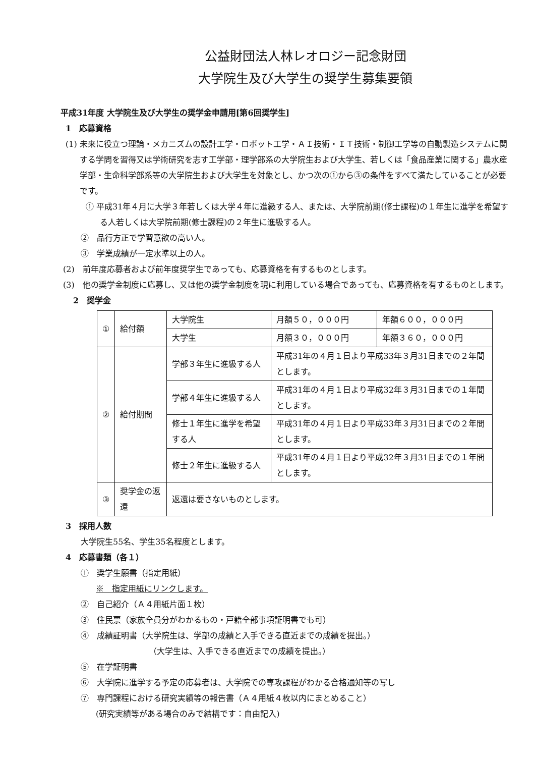公益財団法人林レオロジー記念財団
大学院生及び大学生の奨学生募集要領
平成31年度 大学院生及び大学生の奨学金申請用[第6回奨学生]
1　応募資格
(1) 未来に役立つ理論・メカニズムの設計工学・ロボット工学・ＡＩ技術・ＩＴ技術・制御工学等の自動製造システムに関する学問を習得又は学術研究を志す工学部・理学部系の大学院生および大学生、若しくは「食品産業に関する」農水産学部・生命科学部系等の大学院生および大学生を対象とし、かつ次の①から③の条件をすべて満たしていることが必要です。
① 平成31年４月に大学３年若しくは大学４年に進級する人、または、大学院前期(修士課程)の１年生に進学を希望する人若しくは大学院前期(修士課程)の２年生に進級する人。
②　品行方正で学習意欲の高い人。
③　学業成績が一定水準以上の人。
(2)　前年度応募者および前年度奨学生であっても、応募資格を有するものとします。
(3)　他の奨学金制度に応募し、又は他の奨学金制度を現に利用している場合であっても、応募資格を有するものとします。
2　奨学金
| ① | 給付額 | 大学院生 | 月額５０，０００円 | 年額６００，０００円 |
| | | 大学生 | 月額３０，０００円 | 年額３６０，０００円 |
| ② | 給付期間 | 学部３年生に進級する人 | 平成31年の４月１日より平成33年３月31日までの２年間とします。 | |
| | | 学部４年生に進級する人 | 平成31年の４月１日より平成32年３月31日までの１年間とします。 | |
| | | 修士１年生に進学を希望する人 | 平成31年の４月１日より平成33年３月31日までの２年間とします。 | |
| | | 修士２年生に進級する人 | 平成31年の４月１日より平成32年３月31日までの１年間とします。 | |
| ③ | 奨学金の返還 | 返還は要さないものとします。 | | |
3　採用人数
大学院生55名、学生35名程度とします。
4　応募書類（各１）
①　奨学生願書（指定用紙）
※　指定用紙にリンクします。
②　自己紹介（Ａ４用紙片面１枚）
③　住民票（家族全員分がわかるもの・戸籍全部事項証明書でも可）
④　成績証明書（大学院生は、学部の成績と入手できる直近までの成績を提出。）
（大学生は、入手できる直近までの成績を提出。）
⑤　在学証明書
⑥　大学院に進学する予定の応募者は、大学院での専攻課程がわかる合格通知等の写し
⑦　専門課程における研究実績等の報告書（Ａ４用紙４枚以内にまとめること）
(研究実績等がある場合のみで結構です：自由記入)